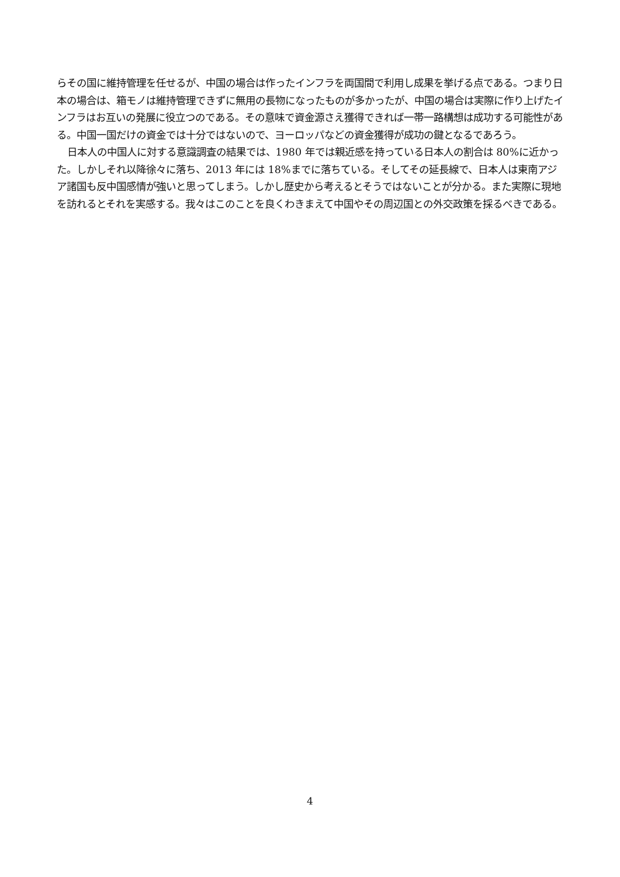らその国に維持管理を任せるが、中国の場合は作ったインフラを両国間で利用し成果を挙げる点である。つまり日本の場合は、箱モノは維持管理できずに無用の長物になったものが多かったが、中国の場合は実際に作り上げたインフラはお互いの発展に役立つのである。その意味で資金源さえ獲得できれば一帯一路構想は成功する可能性がある。中国一国だけの資金では十分ではないので、ヨーロッパなどの資金獲得が成功の鍵となるであろう。
日本人の中国人に対する意識調査の結果では、1980 年では親近感を持っている日本人の割合は 80%に近かった。しかしそれ以降徐々に落ち、2013 年には 18%までに落ちている。そしてその延長線で、日本人は東南アジア諸国も反中国感情が強いと思ってしまう。しかし歴史から考えるとそうではないことが分かる。また実際に現地を訪れるとそれを実感する。我々はこのことを良くわきまえて中国やその周辺国との外交政策を採るべきである。
4